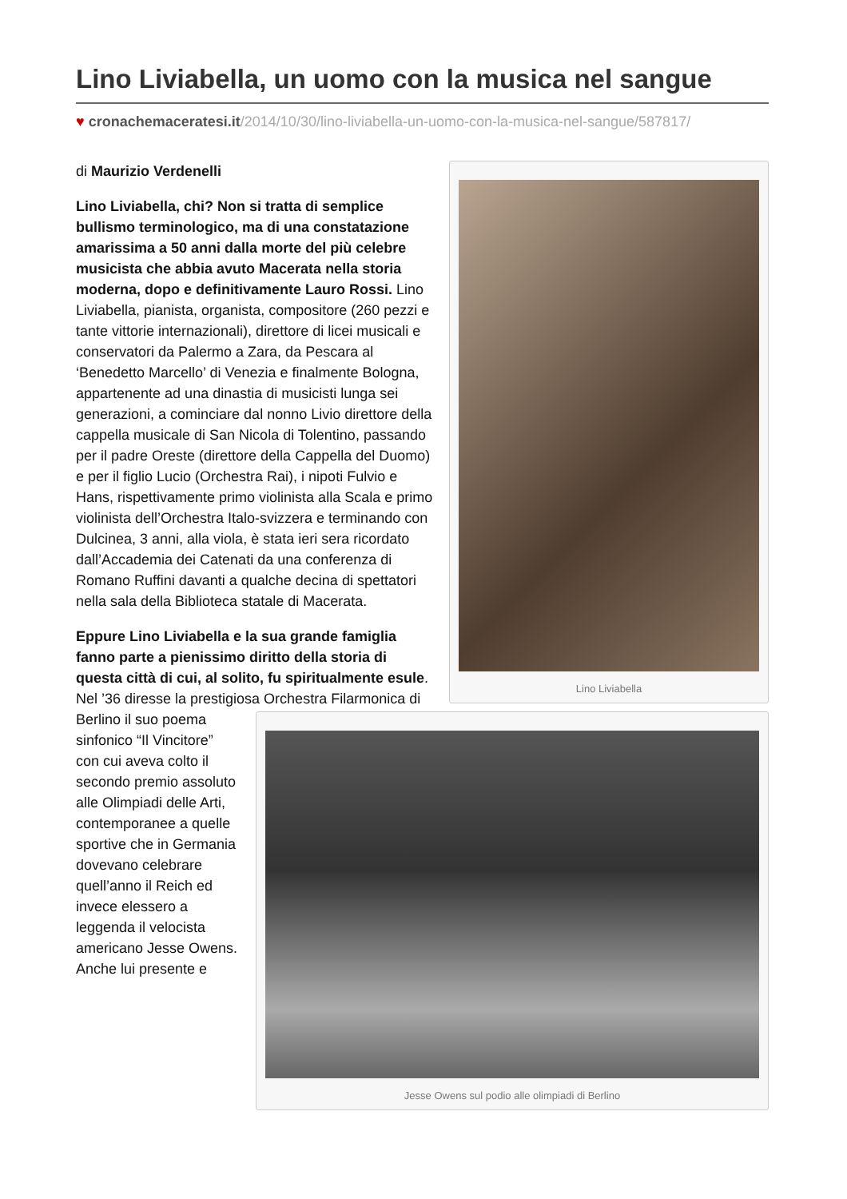Lino Liviabella, un uomo con la musica nel sangue
♥ cronachemaceratesi.it/2014/10/30/lino-liviabella-un-uomo-con-la-musica-nel-sangue/587817/
Lino Liviabella
di Maurizio Verdenelli
Lino Liviabella, chi? Non si tratta di semplice bullismo terminologico, ma di una constatazione amarissima a 50 anni dalla morte del più celebre musicista che abbia avuto Macerata nella storia moderna, dopo e definitivamente Lauro Rossi. Lino Liviabella, pianista, organista, compositore (260 pezzi e tante vittorie internazionali), direttore di licei musicali e conservatori da Palermo a Zara, da Pescara al ‘Benedetto Marcello’ di Venezia e finalmente Bologna, appartenente ad una dinastia di musicisti lunga sei generazioni, a cominciare dal nonno Livio direttore della cappella musicale di San Nicola di Tolentino, passando per il padre Oreste (direttore della Cappella del Duomo) e per il figlio Lucio (Orchestra Rai), i nipoti Fulvio e Hans, rispettivamente primo violinista alla Scala e primo violinista dell’Orchestra Italo-svizzera e terminando con Dulcinea, 3 anni, alla viola, è stata ieri sera ricordato dall’Accademia dei Catenati da una conferenza di Romano Ruffini davanti a qualche decina di spettatori nella sala della Biblioteca statale di Macerata.
Jesse Owens sul podio alle olimpiadi di Berlino
Eppure Lino Liviabella e la sua grande famiglia fanno parte a pienissimo diritto della storia di questa città di cui, al solito, fu spiritualmente esule. Nel ’36 diresse la prestigiosa Orchestra Filarmonica di Berlino il suo poema sinfonico “Il Vincitore” con cui aveva colto il secondo premio assoluto alle Olimpiadi delle Arti, contemporanee a quelle sportive che in Germania dovevano celebrare quell’anno il Reich ed invece elessero a leggenda il velocista americano Jesse Owens. Anche lui presente e